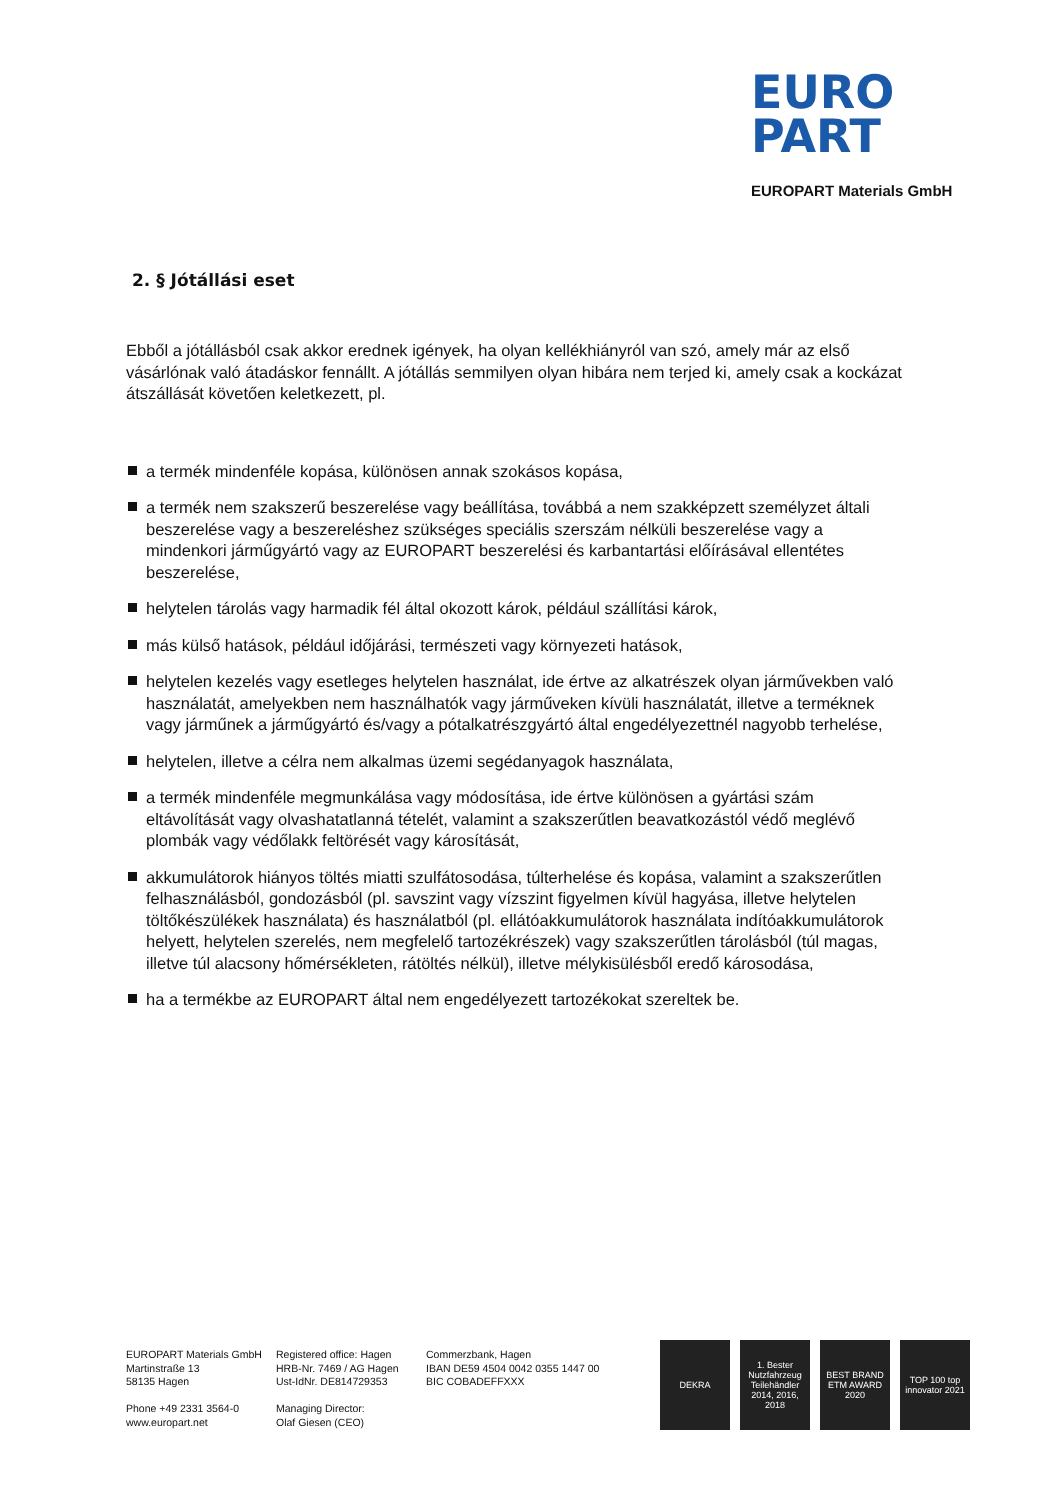EURO
PART
EUROPART Materials GmbH
2. § Jótállási eset
Ebből a jótállásból csak akkor erednek igények, ha olyan kellékhiányról van szó, amely már az első vásárlónak való átadáskor fennállt. A jótállás semmilyen olyan hibára nem terjed ki, amely csak a kockázat átszállását követően keletkezett, pl.
a termék mindenféle kopása, különösen annak szokásos kopása,
a termék nem szakszerű beszerelése vagy beállítása, továbbá a nem szakképzett személyzet általi beszerelése vagy a beszereléshez szükséges speciális szerszám nélküli beszerelése vagy a mindenkori járműgyártó vagy az EUROPART beszerelési és karbantartási előírásával ellentétes beszerelése,
helytelen tárolás vagy harmadik fél által okozott károk, például szállítási károk,
más külső hatások, például időjárási, természeti vagy környezeti hatások,
helytelen kezelés vagy esetleges helytelen használat, ide értve az alkatrészek olyan járművekben való használatát, amelyekben nem használhatók vagy járműveken kívüli használatát, illetve a terméknek vagy járműnek a járműgyártó és/vagy a pótalkatrészgyártó által engedélyezettnél nagyobb terhelése,
helytelen, illetve a célra nem alkalmas üzemi segédanyagok használata,
a termék mindenféle megmunkálása vagy módosítása, ide értve különösen a gyártási szám eltávolítását vagy olvashatatlanná tételét, valamint a szakszerűtlen beavatkozástól védő meglévő plombák vagy védőlakk feltörését vagy károsítását,
akkumulátorok hiányos töltés miatti szulfátosodása, túlterhelése és kopása, valamint a szakszerűtlen felhasználásból, gondozásból (pl. savszint vagy vízszint figyelmen kívül hagyása, illetve helytelen töltőkészülékek használata) és használatból (pl. ellátóakkumulátorok használata indítóakkumulátorok helyett, helytelen szerelés, nem megfelelő tartozékrészek) vagy szakszerűtlen tárolásból (túl magas, illetve túl alacsony hőmérsékleten, rátöltés nélkül), illetve mélykisülésből eredő károsodása,
ha a termékbe az EUROPART által nem engedélyezett tartozékokat szereltek be.
EUROPART Materials GmbH
Martinstraße 13
58135 Hagen
Phone +49 2331 3564-0
www.europart.net
Registered office: Hagen
HRB-Nr. 7469 / AG Hagen
Ust-IdNr. DE814729353
Managing Director:
Olaf Giesen (CEO)
Commerzbank, Hagen
IBAN DE59 4504 0042 0355 1447 00
BIC COBADEFFXXX
DEKRA 1. Bester Nutzfahrzeug Teilehändler 2014, 2016, 2018 BEST BRAND ETM AWARD 2020 TOP 100 top innovator 2021